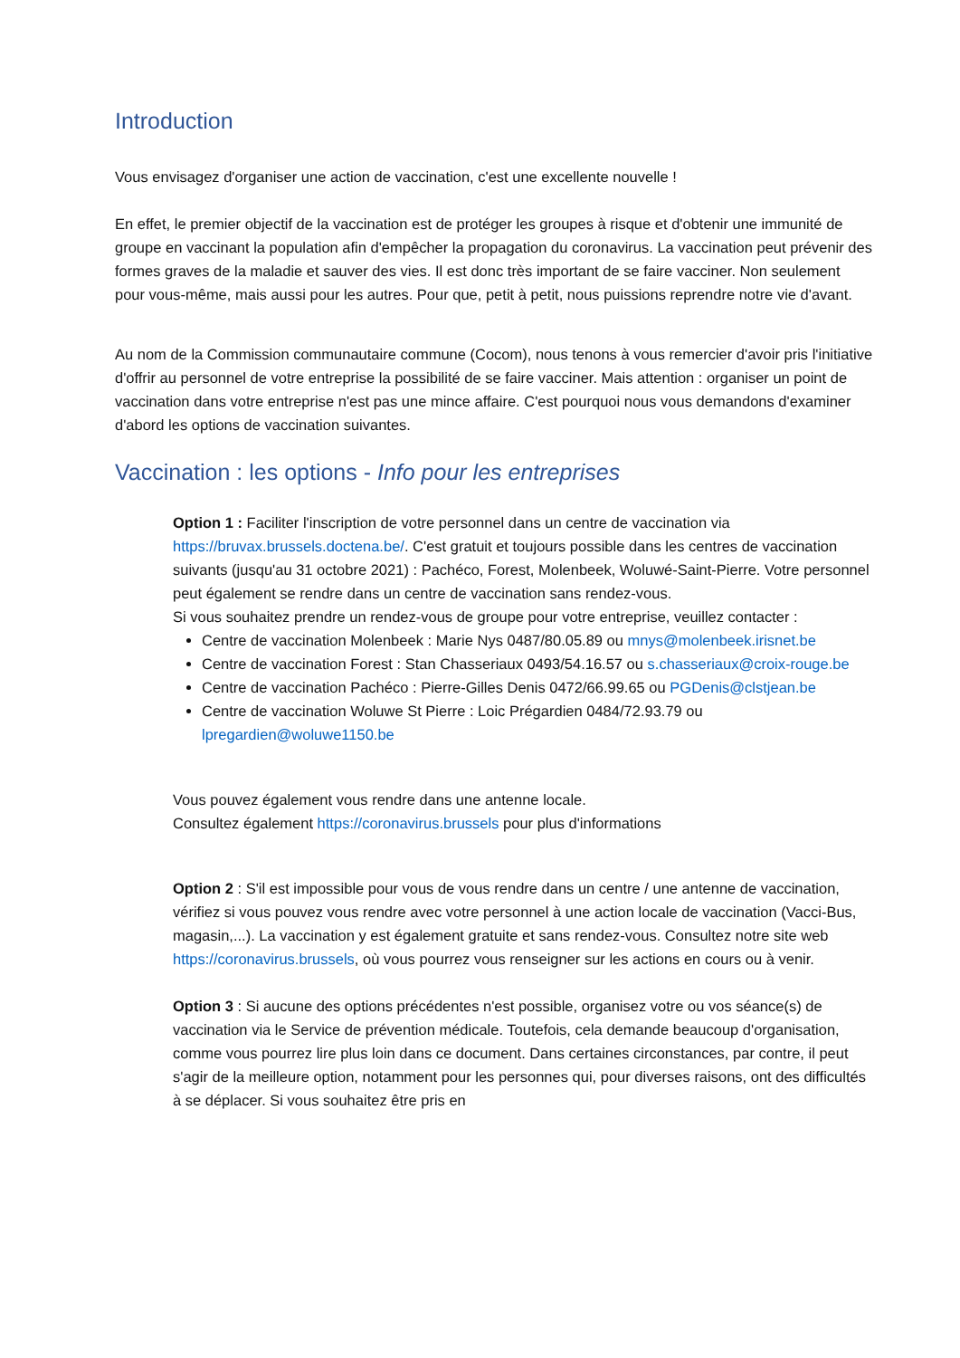Introduction
Vous envisagez d'organiser une action de vaccination, c'est une excellente nouvelle !
En effet, le premier objectif de la vaccination est de protéger les groupes à risque et d'obtenir une immunité de groupe en vaccinant la population afin d'empêcher la propagation du coronavirus. La vaccination peut prévenir des formes graves de la maladie et sauver des vies. Il est donc très important de se faire vacciner. Non seulement pour vous-même, mais aussi pour les autres. Pour que, petit à petit, nous puissions reprendre notre vie d'avant.
Au nom de la Commission communautaire commune (Cocom), nous tenons à vous remercier d'avoir pris l'initiative d'offrir au personnel de votre entreprise la possibilité de se faire vacciner. Mais attention : organiser un point de vaccination dans votre entreprise n'est pas une mince affaire. C'est pourquoi nous vous demandons d'examiner d'abord les options de vaccination suivantes.
Vaccination : les options - Info pour les entreprises
Option 1 : Faciliter l'inscription de votre personnel dans un centre de vaccination via https://bruvax.brussels.doctena.be/. C'est gratuit et toujours possible dans les centres de vaccination suivants (jusqu'au 31 octobre 2021) : Pachéco, Forest, Molenbeek, Woluwé-Saint-Pierre. Votre personnel peut également se rendre dans un centre de vaccination sans rendez-vous.
Si vous souhaitez prendre un rendez-vous de groupe pour votre entreprise, veuillez contacter :
Centre de vaccination Molenbeek : Marie Nys 0487/80.05.89 ou mnys@molenbeek.irisnet.be
Centre de vaccination Forest : Stan Chasseriaux 0493/54.16.57 ou s.chasseriaux@croix-rouge.be
Centre de vaccination Pachéco : Pierre-Gilles Denis 0472/66.99.65 ou PGDenis@clstjean.be
Centre de vaccination Woluwe St Pierre : Loic Prégardien 0484/72.93.79 ou lpregardien@woluwe1150.be
Vous pouvez également vous rendre dans une antenne locale.
Consultez également https://coronavirus.brussels pour plus d'informations
Option 2 : S'il est impossible pour vous de vous rendre dans un centre / une antenne de vaccination, vérifiez si vous pouvez vous rendre avec votre personnel à une action locale de vaccination (Vacci-Bus, magasin,...). La vaccination y est également gratuite et sans rendez-vous. Consultez notre site web https://coronavirus.brussels, où vous pourrez vous renseigner sur les actions en cours ou à venir.
Option 3 : Si aucune des options précédentes n'est possible, organisez votre ou vos séance(s) de vaccination via le Service de prévention médicale. Toutefois, cela demande beaucoup d'organisation, comme vous pourrez lire plus loin dans ce document. Dans certaines circonstances, par contre, il peut s'agir de la meilleure option, notamment pour les personnes qui, pour diverses raisons, ont des difficultés à se déplacer. Si vous souhaitez être pris en